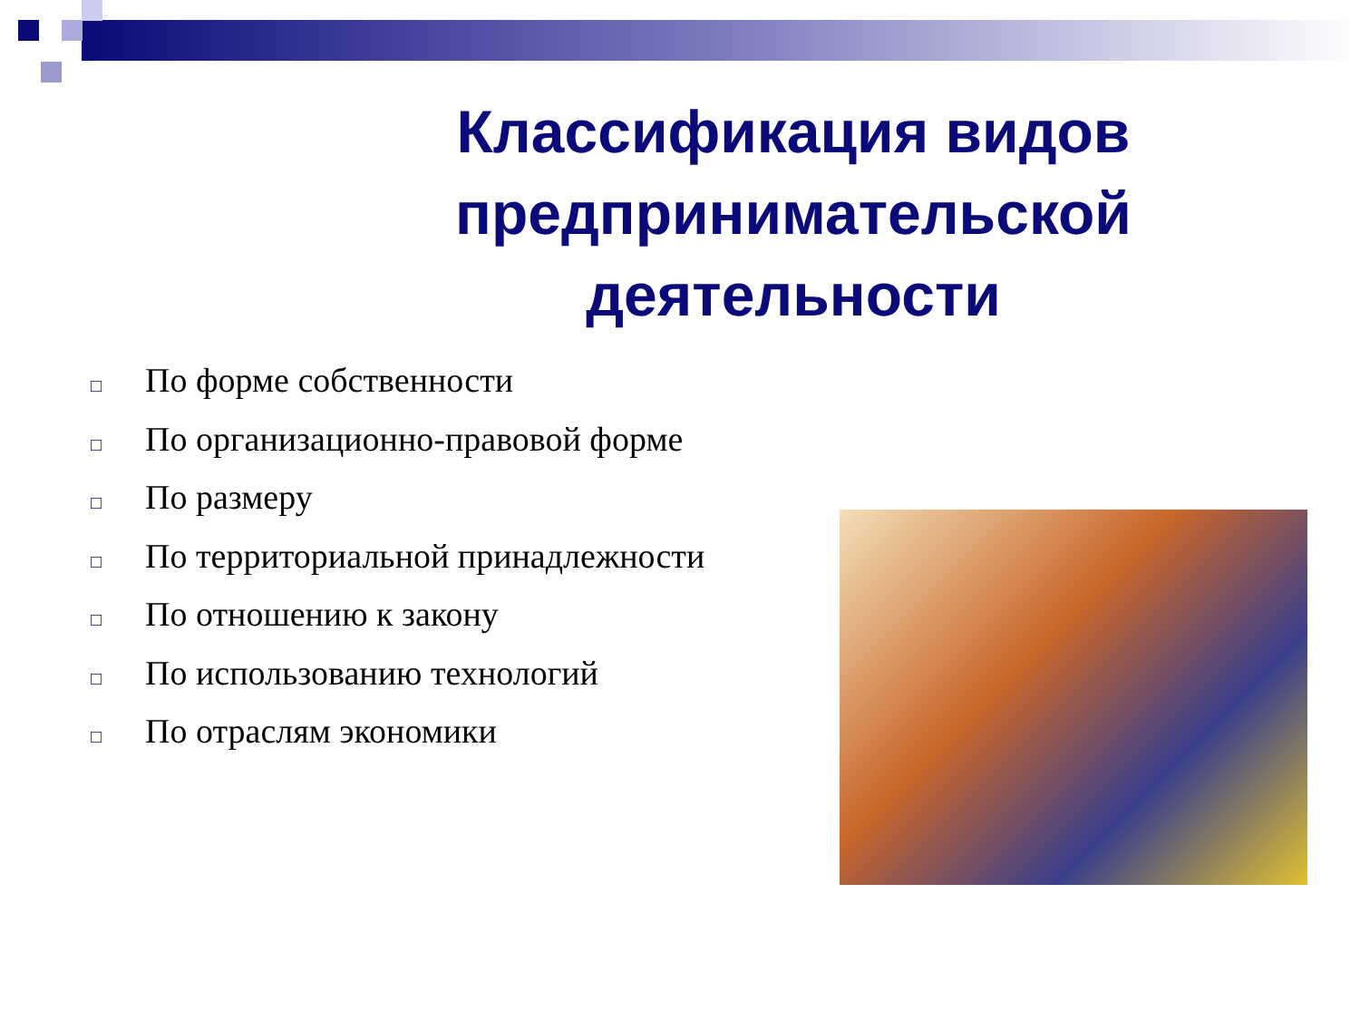Классификация видов предпринимательской деятельности
□ По форме собственности
□ По организационно-правовой форме
□ По размеру
□ По территориальной принадлежности
□ По отношению к закону
□ По использованию технологий
□ По отраслям экономики